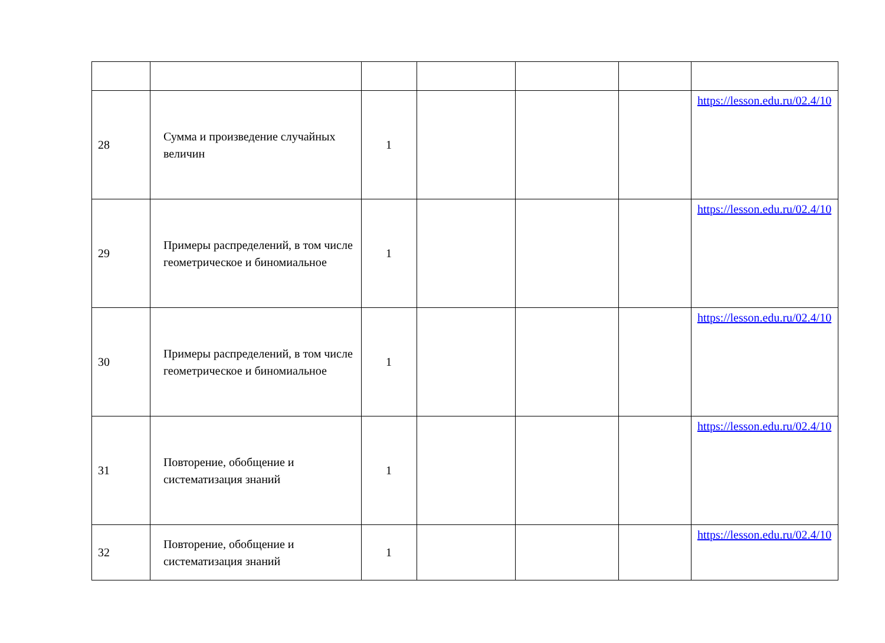| 28 | Сумма и произведение случайных величин | 1 | | | | https://lesson.edu.ru/02.4/10 |
| 29 | Примеры распределений, в том числе геометрическое и биномиальное | 1 | | | | https://lesson.edu.ru/02.4/10 |
| 30 | Примеры распределений, в том числе геометрическое и биномиальное | 1 | | | | https://lesson.edu.ru/02.4/10 |
| 31 | Повторение, обобщение и систематизация знаний | 1 | | | | https://lesson.edu.ru/02.4/10 |
| 32 | Повторение, обобщение и систематизация знаний | 1 | | | | https://lesson.edu.ru/02.4/10 |